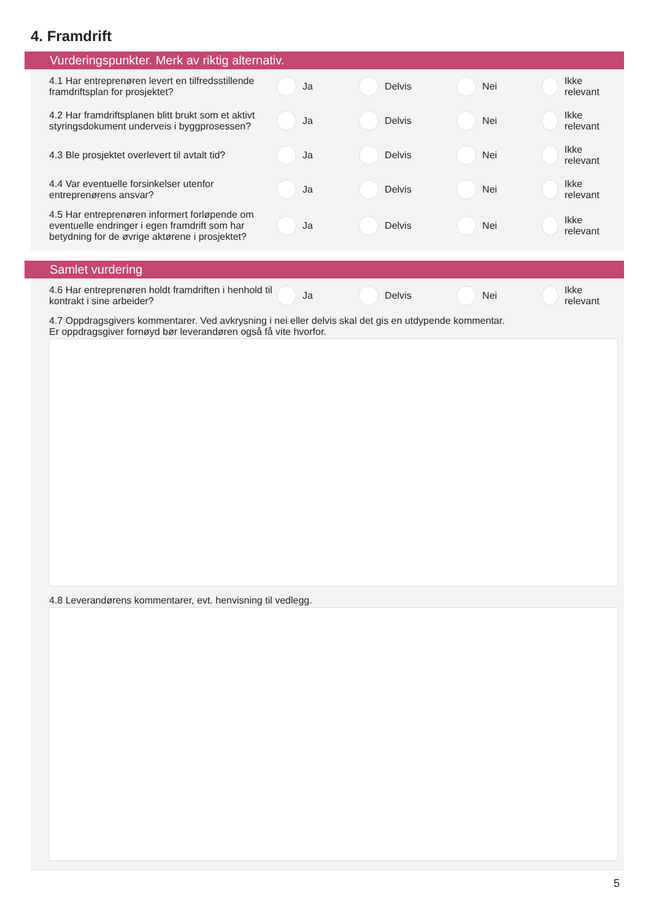4. Framdrift
Vurderingspunkter. Merk av riktig alternativ.
4.1 Har entreprenøren levert en tilfredsstillende framdriftsplan for prosjektet?
Ja Delvis Nei Ikke relevant
4.2 Har framdriftsplanen blitt brukt som et aktivt styringsdokument underveis i byggprosessen?
Ja Delvis Nei Ikke relevant
4.3 Ble prosjektet overlevert til avtalt tid? Ja Delvis Nei Ikke relevant
4.4 Var eventuelle forsinkelser utenfor entreprenørens ansvar?
Ja Delvis Nei Ikke relevant
4.5 Har entreprenøren informert forløpende om eventuelle endringer i egen framdrift som har betydning for de øvrige aktørene i prosjektet?
Ja Delvis Nei Ikke relevant
Samlet vurdering
4.6 Har entreprenøren holdt framdriften i henhold til kontrakt i sine arbeider?
Ja Delvis Nei Ikke relevant
4.7 Oppdragsgivers kommentarer. Ved avkrysning i nei eller delvis skal det gis en utdypende kommentar.
Er oppdragsgiver fornøyd bør leverandøren også få vite hvorfor.
4.8 Leverandørens kommentarer, evt. henvisning til vedlegg.
5